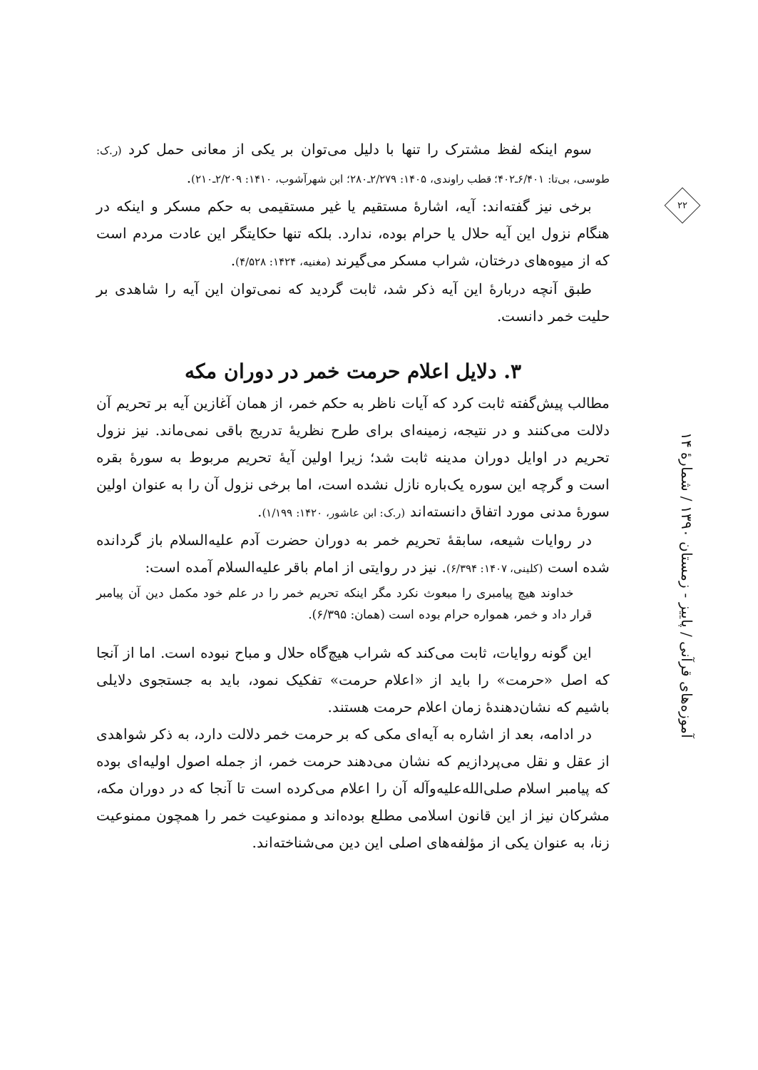سوم اینکه لفظ مشترک را تنها با دلیل می‌توان بر یکی از معانی حمل کرد (ر.ک: طوسی، بی‌تا: ۶/۴۰۱ـ۴۰۲؛ قطب راوندی، ۱۴۰۵: ۲/۲۷۹ـ۲۸۰؛ ابن شهرآشوب، ۱۴۱۰: ۲/۲۰۹ـ۲۱۰).
برخی نیز گفته‌اند: آیه، اشارهٔ مستقیم یا غیر مستقیمی به حکم مسکر و اینکه در هنگام نزول این آیه حلال یا حرام بوده، ندارد. بلکه تنها حکایتگر این عادت مردم است که از میوه‌های درختان، شراب مسکر می‌گیرند (مغنیه، ۱۴۲۴: ۴/۵۲۸).
طبق آنچه دربارهٔ این آیه ذکر شد، ثابت گردید که نمی‌توان این آیه را شاهدی بر حلیت خمر دانست.
۳. دلایل اعلام حرمت خمر در دوران مکه
مطالب پیش‌گفته ثابت کرد که آیات ناظر به حکم خمر، از همان آغازین آیه بر تحریم آن دلالت می‌کنند و در نتیجه، زمینه‌ای برای طرح نظریهٔ تدریج باقی نمی‌ماند. نیز نزول تحریم در اوایل دوران مدینه ثابت شد؛ زیرا اولین آیهٔ تحریم مربوط به سورهٔ بقره است و گرچه این سوره یک‌باره نازل نشده است، اما برخی نزول آن را به عنوان اولین سورهٔ مدنی مورد اتفاق دانسته‌اند (ر.ک: ابن عاشور، ۱۴۲۰: ۱/۱۹۹).
در روایات شیعه، سابقهٔ تحریم خمر به دوران حضرت آدم علیه‌السلام باز گردانده شده است (کلینی، ۱۴۰۷: ۶/۳۹۴). نیز در روایتی از امام باقر علیه‌السلام آمده است:
خداوند هیچ پیامبری را مبعوث نکرد مگر اینکه تحریم خمر را در علم خود مکمل دین آن پیامبر قرار داد و خمر، همواره حرام بوده است (همان: ۶/۳۹۵).
این گونه روایات، ثابت می‌کند که شراب هیچ‌گاه حلال و مباح نبوده است. اما از آنجا که اصل «حرمت» را باید از «اعلام حرمت» تفکیک نمود، باید به جستجوی دلایلی باشیم که نشان‌دهندهٔ زمان اعلام حرمت هستند.
در ادامه، بعد از اشاره به آیه‌ای مکی که بر حرمت خمر دلالت دارد، به ذکر شواهدی از عقل و نقل می‌پردازیم که نشان می‌دهند حرمت خمر، از جمله اصول اولیه‌ای بوده که پیامبر اسلام صلی‌الله‌علیه‌وآله آن را اعلام می‌کرده است تا آنجا که در دوران مکه، مشرکان نیز از این قانون اسلامی مطلع بوده‌اند و ممنوعیت خمر را همچون ممنوعیت زنا، به عنوان یکی از مؤلفه‌های اصلی این دین می‌شناخته‌اند.
۲۲
آموزه‌های قرآنی / پاییز - زمستان ۱۳۹۰ / شمارهٔ ۱۴